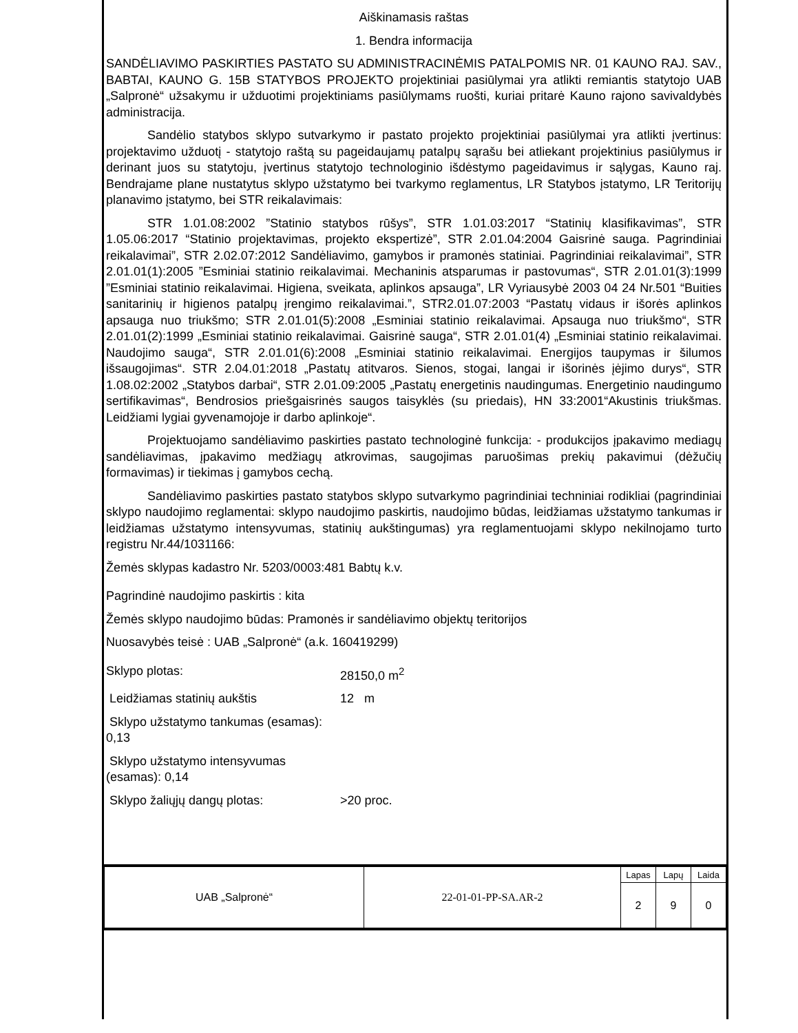Aiškinamasis raštas
1. Bendra informacija
SANDĖLIAVIMO PASKIRTIES PASTATO SU ADMINISTRACINĖMIS PATALPOMIS NR. 01 KAUNO RAJ. SAV., BABTAI, KAUNO G. 15B STATYBOS PROJEKTO projektiniai pasiūlymai yra atlikti remiantis statytojo UAB „Salpronė“ užsakymu ir užduotimi projektiniams pasiūlymams ruošti, kuriai pritarė Kauno rajono savivaldybės administracija.
Sandėlio statybos sklypo sutvarkymo ir pastato projekto projektiniai pasiūlymai yra atlikti įvertinus: projektavimo užduotį - statytojo raštą su pageidaujamų patalpų sąrašu bei atliekant projektinius pasiūlymus ir derinant juos su statytoju, įvertinus statytojo technologinio išdėstymo pageidavimus ir sąlygas, Kauno raj. Bendrajame plane nustatytus sklypo užstatymo bei tvarkymo reglamentus, LR Statybos įstatymo, LR Teritorijų planavimo įstatymo, bei STR reikalavimais:
STR 1.01.08:2002 ”Statinio statybos rūšys”, STR 1.01.03:2017 “Statinių klasifikavimas”, STR 1.05.06:2017 “Statinio projektavimas, projekto ekspertizė”, STR 2.01.04:2004 Gaisrinė sauga. Pagrindiniai reikalavimai”, STR 2.02.07:2012 Sandėliavimo, gamybos ir pramonės statiniai. Pagrindiniai reikalavimai”, STR 2.01.01(1):2005 ”Esminiai statinio reikalavimai. Mechaninis atsparumas ir pastovumas“, STR 2.01.01(3):1999 ”Esminiai statinio reikalavimai. Higiena, sveikata, aplinkos apsauga”, LR Vyriausybė 2003 04 24 Nr.501 “Buities sanitarinių ir higienos patalpų įrengimo reikalavimai.”, STR2.01.07:2003 “Pastatų vidaus ir išorės aplinkos apsauga nuo triukšmo; STR 2.01.01(5):2008 „Esminiai statinio reikalavimai. Apsauga nuo triukšmo“, STR 2.01.01(2):1999 „Esminiai statinio reikalavimai. Gaisrinė sauga“, STR 2.01.01(4) „Esminiai statinio reikalavimai. Naudojimo sauga“, STR 2.01.01(6):2008 „Esminiai statinio reikalavimai. Energijos taupymas ir šilumos išsaugojimas“. STR 2.04.01:2018 „Pastatų atitvaros. Sienos, stogai, langai ir išorinės įėjimo durys“, STR 1.08.02:2002 „Statybos darbai“, STR 2.01.09:2005 „Pastatų energetinis naudingumas. Energetinio naudingumo sertifikavimas“, Bendrosios priešgaisrinės saugos taisyklės (su priedais), HN 33:2001“Akustinis triukšmas. Leidžiami lygiai gyvenamojoje ir darbo aplinkoje“.
Projektuojamo sandėliavimo paskirties pastato technologinė funkcija: - produkcijos įpakavimo mediagų sandėliavimas, įpakavimo medžiagų atkrovimas, saugojimas paruošimas prekių pakavimui (dėžučių formavimas) ir tiekimas į gamybos cechą.
Sandėliavimo paskirties pastato statybos sklypo sutvarkymo pagrindiniai techniniai rodikliai (pagrindiniai sklypo naudojimo reglamentai: sklypo naudojimo paskirtis, naudojimo būdas, leidžiamas užstatymo tankumas ir leidžiamas užstatymo intensyvumas, statinių aukštingumas) yra reglamentuojami sklypo nekilnojamo turto registru Nr.44/1031166:
Žemės sklypas kadastro Nr. 5203/0003:481 Babtų k.v.
Pagrindinė naudojimo paskirtis : kita
Žemės sklypo naudojimo būdas: Pramonės ir sandėliavimo objektų teritorijos
Nuosavybės teisė : UAB „Salpronė“ (a.k. 160419299)
Sklypo plotas: 28150,0 m<sup>2</sup>
Leidžiamas statinių aukštis 12 m
Sklypo užstatymo tankumas (esamas): 0,13
Sklypo užstatymo intensyvumas (esamas): 0,14
Sklypo žaliųjų dangų plotas: >20 proc.
| UAB „Salpronė“ | 22-01-01-PP-SA.AR-2 | Lapas | Lapų | Laida |
| | | 2 | 9 | 0 |